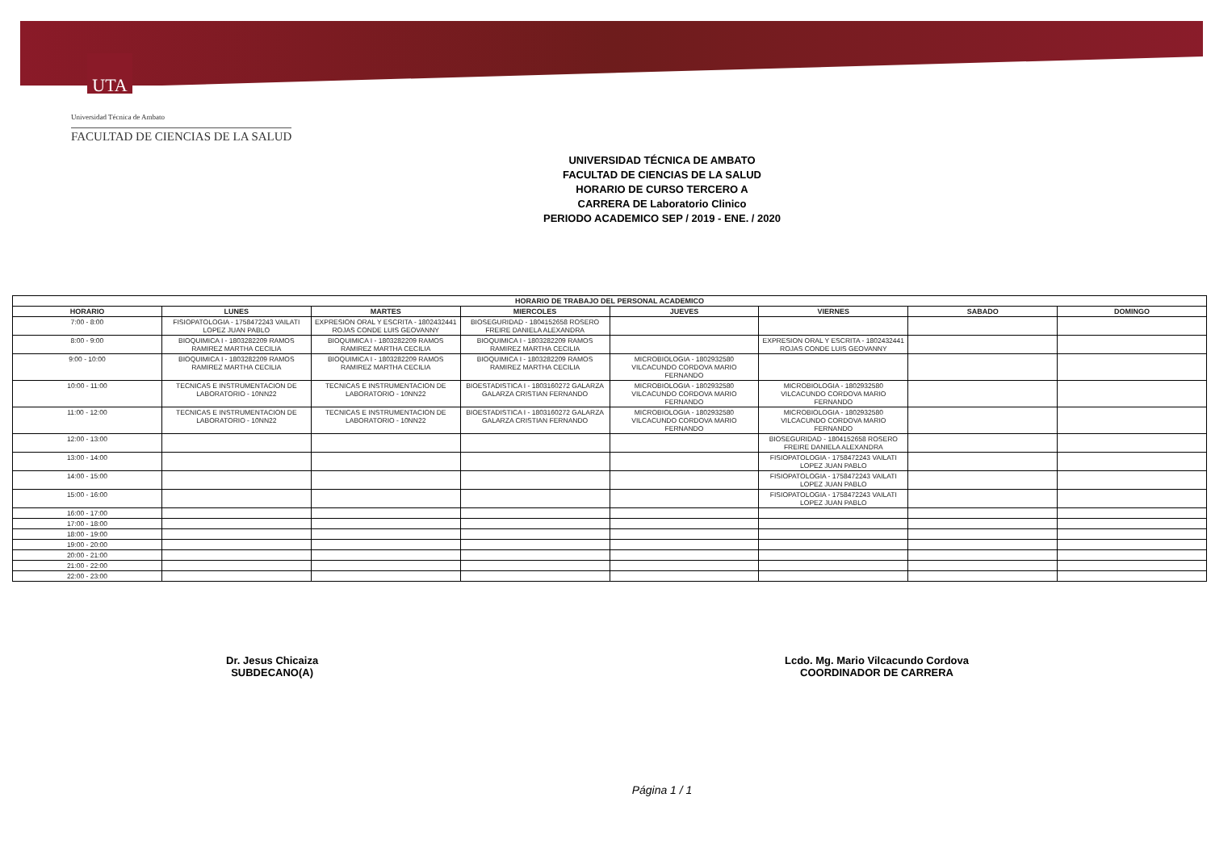UTA
Universidad Técnica de Ambato
FACULTAD DE CIENCIAS DE LA SALUD
UNIVERSIDAD TÉCNICA DE AMBATO
FACULTAD DE CIENCIAS DE LA SALUD
HORARIO DE CURSO TERCERO A
CARRERA DE Laboratorio Clinico
PERIODO ACADEMICO SEP / 2019 - ENE. / 2020
| HORARIO DE TRABAJO DEL PERSONAL ACADEMICO | | | | | | | |
| --- | --- | --- | --- | --- | --- | --- | --- |
| HORARIO | LUNES | MARTES | MIERCOLES | JUEVES | VIERNES | SABADO | DOMINGO |
| 7:00 - 8:00 | FISIOPATOLOGIA - 1758472243 VAILATI LOPEZ JUAN PABLO | EXPRESION ORAL Y ESCRITA - 1802432441 ROJAS CONDE LUIS GEOVANNY | BIOSEGURIDAD - 1804152658 ROSERO FREIRE DANIELA ALEXANDRA | | | | |
| 8:00 - 9:00 | BIOQUIMICA I - 1803282209 RAMOS RAMIREZ MARTHA CECILIA | BIOQUIMICA I - 1803282209 RAMOS RAMIREZ MARTHA CECILIA | BIOQUIMICA I - 1803282209 RAMOS RAMIREZ MARTHA CECILIA | | EXPRESION ORAL Y ESCRITA - 1802432441 ROJAS CONDE LUIS GEOVANNY | | |
| 9:00 - 10:00 | BIOQUIMICA I - 1803282209 RAMOS RAMIREZ MARTHA CECILIA | BIOQUIMICA I - 1803282209 RAMOS RAMIREZ MARTHA CECILIA | BIOQUIMICA I - 1803282209 RAMOS RAMIREZ MARTHA CECILIA | MICROBIOLOGIA - 1802932580 VILCACUNDO CORDOVA MARIO FERNANDO | | | |
| 10:00 - 11:00 | TECNICAS E INSTRUMENTACION DE LABORATORIO - 10NN22 | TECNICAS E INSTRUMENTACION DE LABORATORIO - 10NN22 | BIOESTADISTICA I - 1803160272 GALARZA GALARZA CRISTIAN FERNANDO | MICROBIOLOGIA - 1802932580 VILCACUNDO CORDOVA MARIO FERNANDO | MICROBIOLOGIA - 1802932580 VILCACUNDO CORDOVA MARIO FERNANDO | | |
| 11:00 - 12:00 | TECNICAS E INSTRUMENTACION DE LABORATORIO - 10NN22 | TECNICAS E INSTRUMENTACION DE LABORATORIO - 10NN22 | BIOESTADISTICA I - 1803160272 GALARZA GALARZA CRISTIAN FERNANDO | MICROBIOLOGIA - 1802932580 VILCACUNDO CORDOVA MARIO FERNANDO | MICROBIOLOGIA - 1802932580 VILCACUNDO CORDOVA MARIO FERNANDO | | |
| 12:00 - 13:00 | | | | | BIOSEGURIDAD - 1804152658 ROSERO FREIRE DANIELA ALEXANDRA | | |
| 13:00 - 14:00 | | | | | FISIOPATOLOGIA - 1758472243 VAILATI LOPEZ JUAN PABLO | | |
| 14:00 - 15:00 | | | | | FISIOPATOLOGIA - 1758472243 VAILATI LOPEZ JUAN PABLO | | |
| 15:00 - 16:00 | | | | | FISIOPATOLOGIA - 1758472243 VAILATI LOPEZ JUAN PABLO | | |
| 16:00 - 17:00 | | | | | | | |
| 17:00 - 18:00 | | | | | | | |
| 18:00 - 19:00 | | | | | | | |
| 19:00 - 20:00 | | | | | | | |
| 20:00 - 21:00 | | | | | | | |
| 21:00 - 22:00 | | | | | | | |
| 22:00 - 23:00 | | | | | | | |
Dr. Jesus Chicaiza
SUBDECANO(A)
Lcdo. Mg. Mario Vilcacundo Cordova
COORDINADOR DE CARRERA
Página 1 / 1